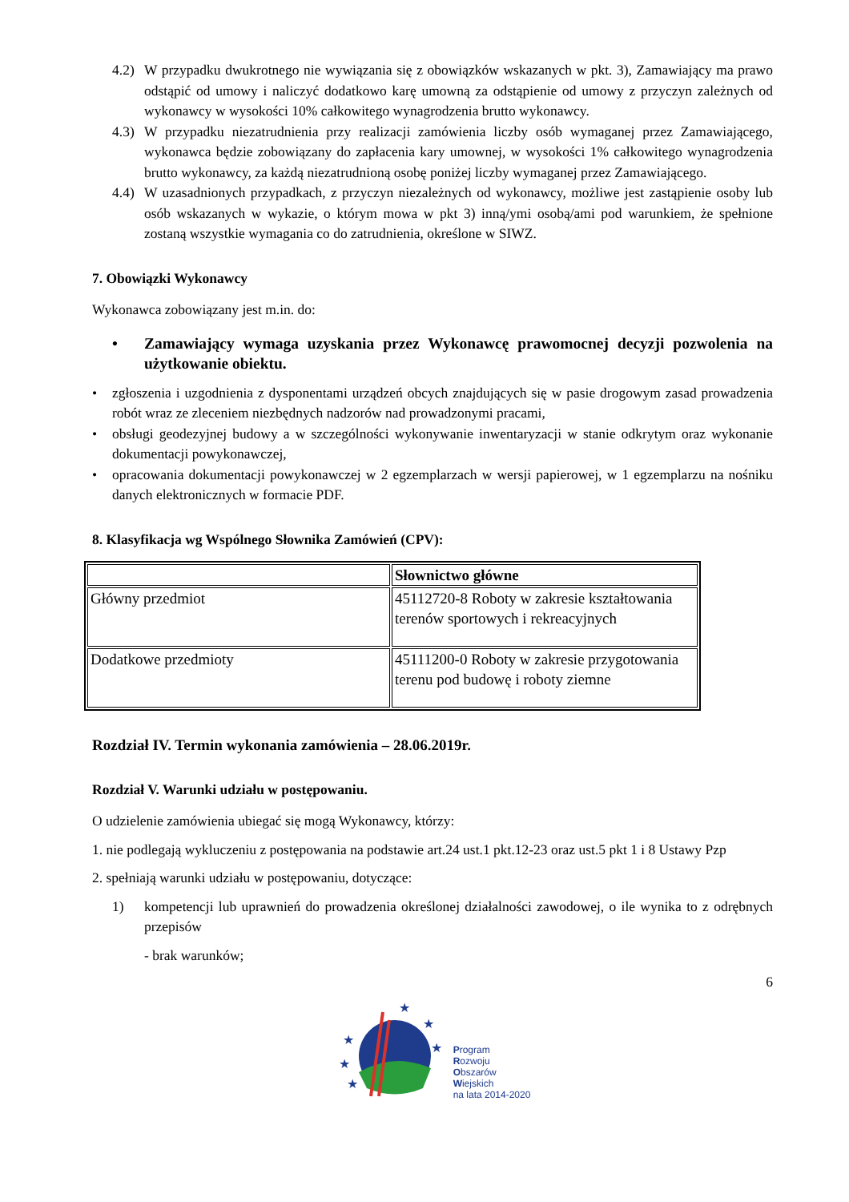4.2)
W przypadku dwukrotnego nie wywiązania się z obowiązków wskazanych w pkt. 3), Zamawiający ma prawo odstąpić od umowy i naliczyć dodatkowo karę umowną za odstąpienie od umowy z przyczyn zależnych od wykonawcy w wysokości 10% całkowitego wynagrodzenia brutto wykonawcy.
4.3)
W przypadku niezatrudnienia przy realizacji zamówienia liczby osób wymaganej przez Zamawiającego, wykonawca będzie zobowiązany do zapłacenia kary umownej, w wysokości 1% całkowitego wynagrodzenia brutto wykonawcy, za każdą niezatrudnioną osobę poniżej liczby wymaganej przez Zamawiającego.
4.4)
W uzasadnionych przypadkach, z przyczyn niezależnych od wykonawcy, możliwe jest zastąpienie osoby lub osób wskazanych w wykazie, o którym mowa w pkt 3) inną/ymi osobą/ami pod warunkiem, że spełnione zostaną wszystkie wymagania co do zatrudnienia, określone w SIWZ.
7. Obowiązki Wykonawcy
Wykonawca zobowiązany jest m.in. do:
• Zamawiający wymaga uzyskania przez Wykonawcę prawomocnej decyzji pozwolenia na użytkowanie obiektu.
• zgłoszenia i uzgodnienia z dysponentami urządzeń obcych znajdujących się w pasie drogowym zasad prowadzenia robót wraz ze zleceniem niezbędnych nadzorów nad prowadzonymi pracami,
• obsługi geodezyjnej budowy a w szczególności wykonywanie inwentaryzacji w stanie odkrytym oraz wykonanie dokumentacji powykonawczej,
• opracowania dokumentacji powykonawczej w 2 egzemplarzach w wersji papierowej, w 1 egzemplarzu na nośniku danych elektronicznych w formacie PDF.
8. Klasyfikacja wg Wspólnego Słownika Zamówień (CPV):
| | Słownictwo główne |
| --- | --- |
| Główny przedmiot | 45112720-8 Roboty w zakresie kształtowania terenów sportowych i rekreacyjnych |
| Dodatkowe przedmioty | 45111200-0 Roboty w zakresie przygotowania terenu pod budowę i roboty ziemne |
Rozdział IV. Termin wykonania zamówienia – 28.06.2019r.
Rozdział V. Warunki udziału w postępowaniu.
O udzielenie zamówienia ubiegać się mogą Wykonawcy, którzy:
1. nie podlegają wykluczeniu z postępowania na podstawie art.24 ust.1 pkt.12-23 oraz ust.5 pkt 1 i 8 Ustawy Pzp
2. spełniają warunki udziału w postępowaniu, dotyczące:
1) kompetencji lub uprawnień do prowadzenia określonej działalności zawodowej, o ile wynika to z odrębnych przepisów
- brak warunków;
6
★
★
★
★
★
★
Program
Rozwoju
Obszarów
Wiejskich
na lata 2014-2020